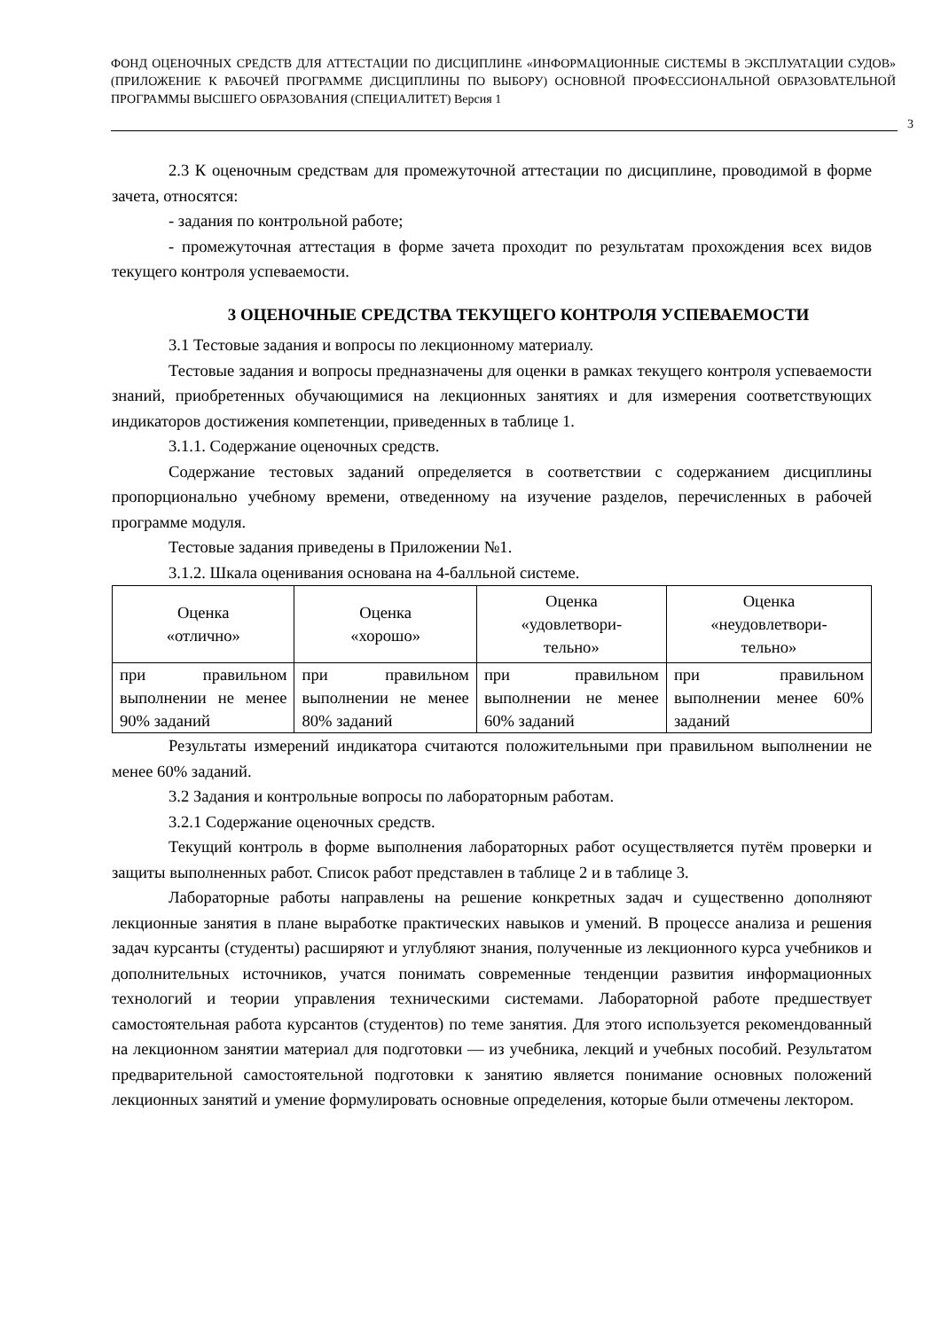ФОНД ОЦЕНОЧНЫХ СРЕДСТВ ДЛЯ АТТЕСТАЦИИ ПО ДИСЦИПЛИНЕ «ИНФОРМАЦИОННЫЕ СИСТЕМЫ В ЭКСПЛУАТАЦИИ СУДОВ» (ПРИЛОЖЕНИЕ К РАБОЧЕЙ ПРОГРАММЕ ДИСЦИПЛИНЫ ПО ВЫБОРУ) ОСНОВНОЙ ПРОФЕССИОНАЛЬНОЙ ОБРАЗОВАТЕЛЬНОЙ ПРОГРАММЫ ВЫСШЕГО ОБРАЗОВАНИЯ (СПЕЦИАЛИТЕТ) Версия 1
3
2.3 К оценочным средствам для промежуточной аттестации по дисциплине, проводимой в форме зачета, относятся:
- задания по контрольной работе;
- промежуточная аттестация в форме зачета проходит по результатам прохождения всех видов текущего контроля успеваемости.
3 ОЦЕНОЧНЫЕ СРЕДСТВА ТЕКУЩЕГО КОНТРОЛЯ УСПЕВАЕМОСТИ
3.1 Тестовые задания и вопросы по лекционному материалу.
Тестовые задания и вопросы предназначены для оценки в рамках текущего контроля успеваемости знаний, приобретенных обучающимися на лекционных занятиях и для измерения соответствующих индикаторов достижения компетенции, приведенных в таблице 1.
3.1.1. Содержание оценочных средств.
Содержание тестовых заданий определяется в соответствии с содержанием дисциплины пропорционально учебному времени, отведенному на изучение разделов, перечисленных в рабочей программе модуля.
Тестовые задания приведены в Приложении №1.
3.1.2. Шкала оценивания основана на 4-балльной системе.
| Оценка «отлично» | Оценка «хорошо» | Оценка «удовлетвори- тельно» | Оценка «неудовлетвори- тельно» |
| --- | --- | --- | --- |
| при правильном выполнении не менее 90% заданий | при правильном выполнении не менее 80% заданий | при правильном выполнении не менее 60% заданий | при правильном выполнении менее 60% заданий |
Результаты измерений индикатора считаются положительными при правильном выполнении не менее 60% заданий.
3.2 Задания и контрольные вопросы по лабораторным работам.
3.2.1 Содержание оценочных средств.
Текущий контроль в форме выполнения лабораторных работ осуществляется путём проверки и защиты выполненных работ. Список работ представлен в таблице 2 и в таблице 3.
Лабораторные работы направлены на решение конкретных задач и существенно дополняют лекционные занятия в плане выработке практических навыков и умений. В процессе анализа и решения задач курсанты (студенты) расширяют и углубляют знания, полученные из лекционного курса учебников и дополнительных источников, учатся понимать современные тенденции развития информационных технологий и теории управления техническими системами. Лабораторной работе предшествует самостоятельная работа курсантов (студентов) по теме занятия. Для этого используется рекомендованный на лекционном занятии материал для подготовки — из учебника, лекций и учебных пособий. Результатом предварительной самостоятельной подготовки к занятию является понимание основных положений лекционных занятий и умение формулировать основные определения, которые были отмечены лектором.